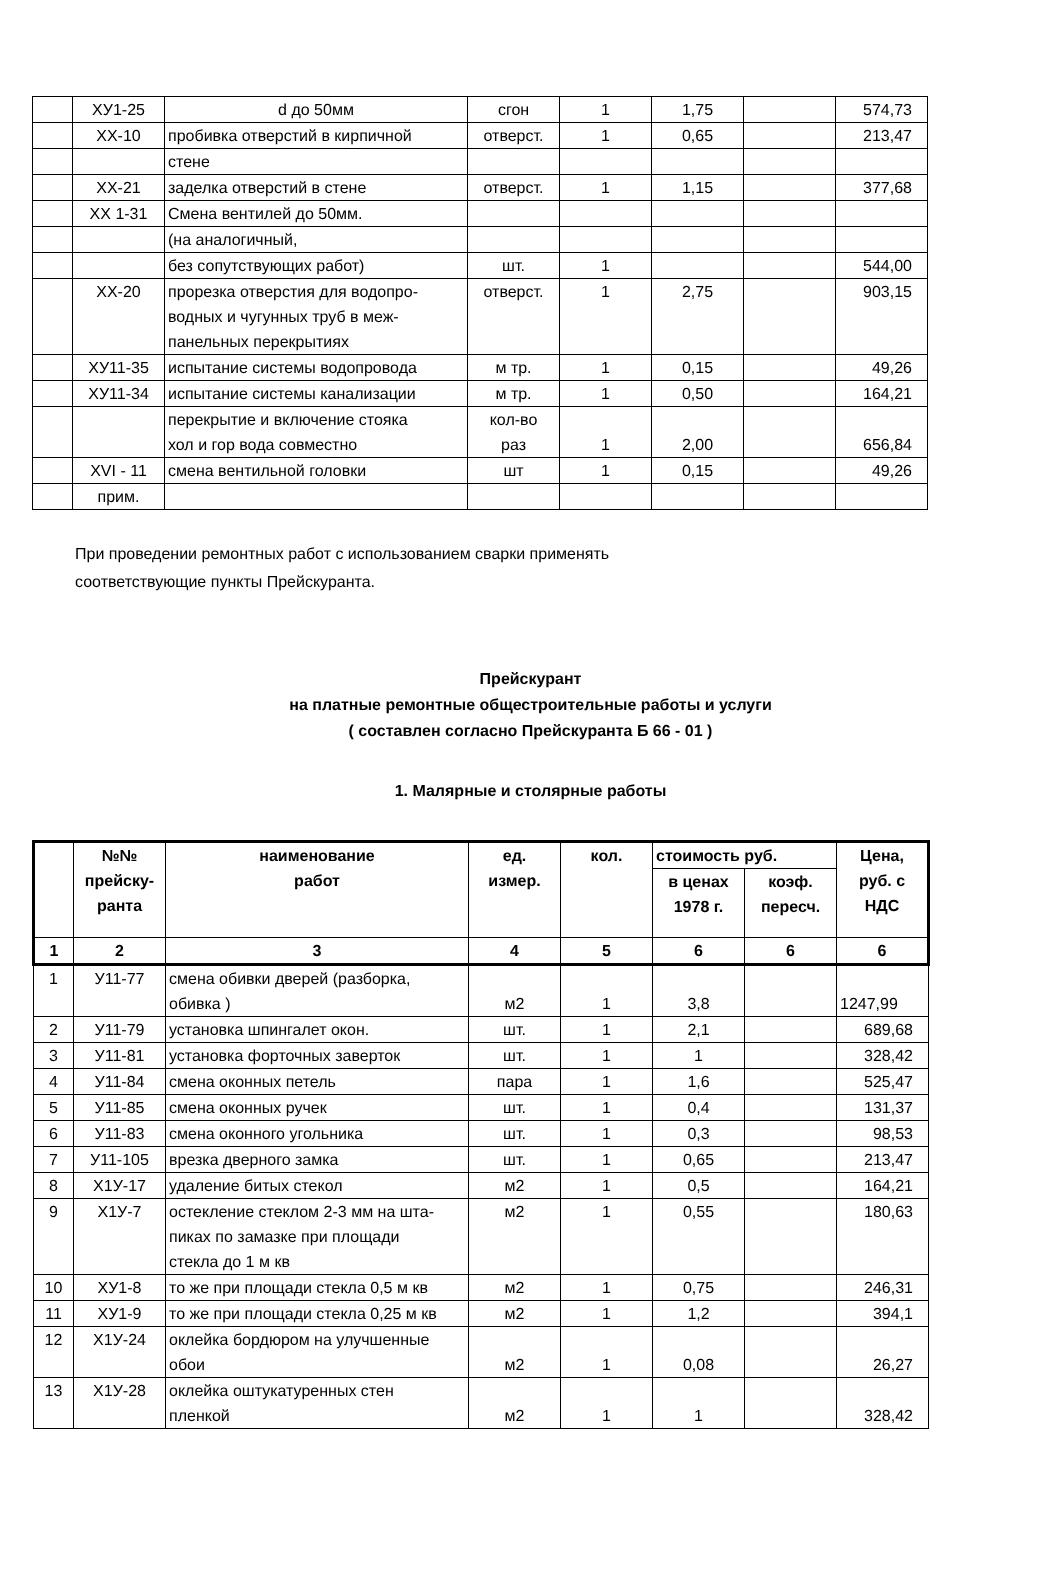| | ХУ1-25 | d до 50мм | сгон | 1 | 1,75 | | 574,73 |
| | ХХ-10 | пробивка отверстий в кирпичной | отверст. | 1 | 0,65 | | 213,47 |
| | | стене | | | | | |
| | ХХ-21 | заделка отверстий в стене | отверст. | 1 | 1,15 | | 377,68 |
| | ХХ 1-31 | Смена вентилей до 50мм. | | | | | |
| | | (на аналогичный, | | | | | |
| | | без сопутствующих работ) | шт. | 1 | | | 544,00 |
| | ХХ-20 | прорезка отверстия для водопро- водных и чугунных труб в меж- панельных перекрытиях | отверст. | 1 | 2,75 | | 903,15 |
| | ХУ11-35 | испытание системы водопровода | м тр. | 1 | 0,15 | | 49,26 |
| | ХУ11-34 | испытание системы канализации | м тр. | 1 | 0,50 | | 164,21 |
| | | перекрытие и включение стояка хол и гор вода совместно | кол-во раз | 1 | 2,00 | | 656,84 |
| | XVI - 11 | смена вентильной головки | шт | 1 | 0,15 | | 49,26 |
| | прим. | | | | | | |
При проведении ремонтных работ с использованием сварки применять
соответствующие пункты Прейскуранта.
Прейскурант
на платные ремонтные общестроительные работы и услуги
( составлен согласно Прейскуранта Б 66 - 01 )
1. Малярные и столярные работы
| | №№ прейску- ранта | наименование работ | ед. измер. | кол. | стоимость руб. | | Цена, руб. с НДС |
| --- | --- | --- | --- | --- | --- | --- | --- |
| | | | | | в ценах 1978 г. | коэф. пересч. | |
| 1 | 2 | 3 | 4 | 5 | 6 | 6 | 6 |
| 1 | У11-77 | смена обивки дверей (разборка, обивка ) | м2 | 1 | 3,8 | | 1247,99 |
| 2 | У11-79 | установка шпингалет окон. | шт. | 1 | 2,1 | | 689,68 |
| 3 | У11-81 | установка форточных заверток | шт. | 1 | 1 | | 328,42 |
| 4 | У11-84 | смена оконных петель | пара | 1 | 1,6 | | 525,47 |
| 5 | У11-85 | смена оконных ручек | шт. | 1 | 0,4 | | 131,37 |
| 6 | У11-83 | смена оконного угольника | шт. | 1 | 0,3 | | 98,53 |
| 7 | У11-105 | врезка дверного замка | шт. | 1 | 0,65 | | 213,47 |
| 8 | Х1У-17 | удаление битых стекол | м2 | 1 | 0,5 | | 164,21 |
| 9 | Х1У-7 | остекление стеклом 2-3 мм на шта- пиках по замазке при площади стекла до 1 м кв | м2 | 1 | 0,55 | | 180,63 |
| 10 | ХУ1-8 | то же при площади стекла 0,5 м кв | м2 | 1 | 0,75 | | 246,31 |
| 11 | ХУ1-9 | то же при площади стекла 0,25 м кв | м2 | 1 | 1,2 | | 394,1 |
| 12 | Х1У-24 | оклейка бордюром на улучшенные обои | м2 | 1 | 0,08 | | 26,27 |
| 13 | Х1У-28 | оклейка оштукатуренных стен пленкой | м2 | 1 | 1 | | 328,42 |